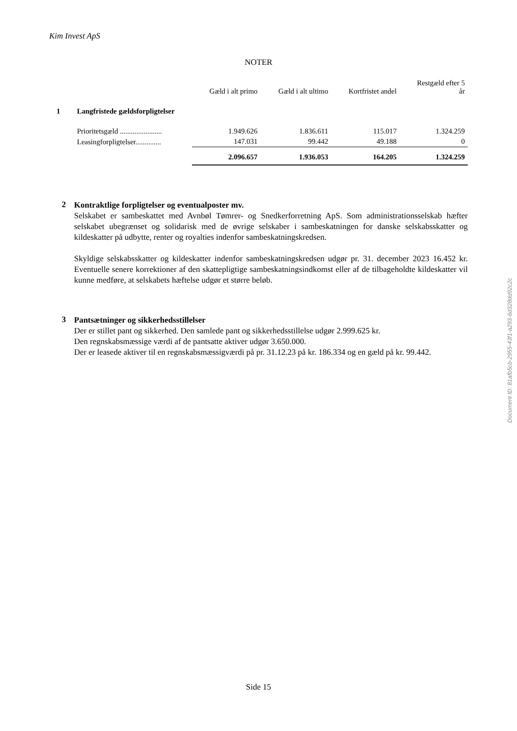Kim Invest ApS
NOTER
| | | Gæld i alt primo | Gæld i alt ultimo | Kortfristet andel | Restgæld efter 5 år |
| 1 | Langfristede gældsforpligtelser | | | | |
| | Prioritetsgæld ....................... | 1.949.626 | 1.836.611 | 115.017 | 1.324.259 |
| | Leasingforpligtelser.............. | 147.031 | 99.442 | 49.188 | 0 |
| | | 2.096.657 | 1.936.053 | 164.205 | 1.324.259 |
2
Kontraktlige forpligtelser og eventualposter mv.
Selskabet er sambeskattet med Avnbøl Tømrer- og Snedkerforretning ApS. Som administrationsselskab hæfter selskabet ubegrænset og solidarisk med de øvrige selskaber i sambeskatningen for danske selskabsskatter og kildeskatter på udbytte, renter og royalties indenfor sambeskatningskredsen.
Skyldige selskabsskatter og kildeskatter indenfor sambeskatningskredsen udgør pr. 31. december 2023 16.452 kr. Eventuelle senere korrektioner af den skattepligtige sambeskatningsindkomst eller af de tilbageholdte kildeskatter vil kunne medføre, at selskabets hæftelse udgør et større beløb.
3
Pantsætninger og sikkerhedsstillelser
Der er stillet pant og sikkerhed. Den samlede pant og sikkerhedsstillelse udgør 2.999.625 kr.
Den regnskabsmæssige værdi af de pantsatte aktiver udgør 3.650.000.
Der er leasede aktiver til en regnskabsmæssigværdi på pr. 31.12.23 på kr. 186.334 og en gæld på kr. 99.442.
Document ID: 81afb5cb-2955-43f1-a293-6d328dd92c2c
Side 15